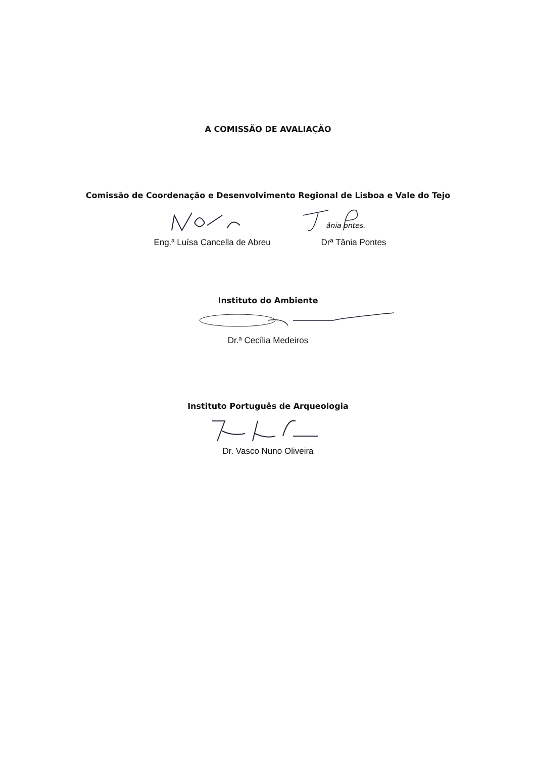A COMISSÃO DE AVALIAÇÃO
Comissão de Coordenação e Desenvolvimento Regional de Lisboa e Vale do Tejo
Eng.ª Luísa Cancella de Abreu
ânia ontes.
Drª Tânia Pontes
Instituto do Ambiente
Dr.ª Cecília Medeiros
Instituto Português de Arqueologia
Dr. Vasco Nuno Oliveira